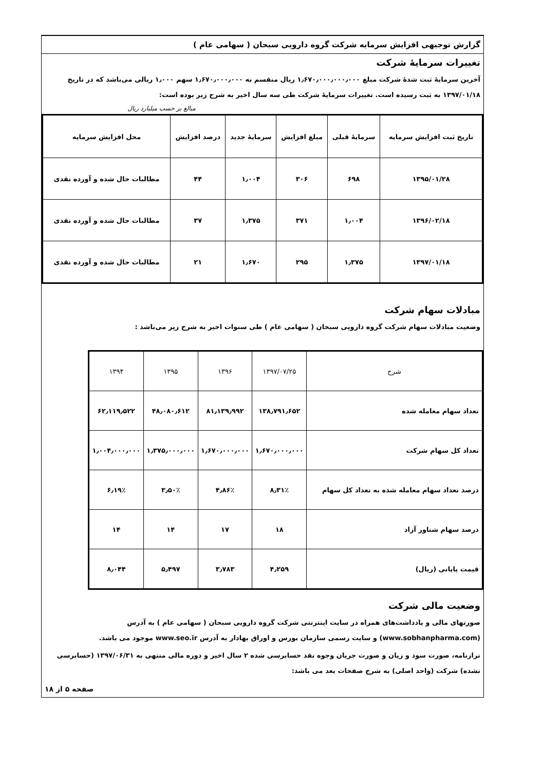گزارش توجیهی افزایش سرمایه شرکت گروه دارویی سبحان ( سهامی عام )
تغییرات سرمایهٔ شرکت
آخرین سرمایهٔ ثبت شدهٔ شرکت مبلغ ۱٫۶۷۰٫۰۰۰٫۰۰۰٫۰۰۰ ریال منقسم به ۱٫۶۷۰٫۰۰۰٫۰۰۰ سهم ۱٫۰۰۰ ریالی می‌باشد که در تاریخ ۱۳۹۷/۰۱/۱۸ به ثبت رسیده است. تغییرات سرمایهٔ شرکت طی سه سال اخیر به شرح زیر بوده است:
مبالغ بر حسب میلیارد ریال
| تاریخ ثبت افزایش سرمایه | سرمایهٔ قبلی | مبلغ افزایش | سرمایهٔ جدید | درصد افزایش | محل افزایش سرمایه |
| --- | --- | --- | --- | --- | --- |
| ۱۳۹۵/۰۱/۲۸ | ۶۹۸ | ۳۰۶ | ۱٫۰۰۴ | ۴۴ | مطالبات حال شده و آورده نقدی |
| ۱۳۹۶/۰۲/۱۸ | ۱٫۰۰۴ | ۳۷۱ | ۱٫۳۷۵ | ۳۷ | مطالبات حال شده و آورده نقدی |
| ۱۳۹۷/۰۱/۱۸ | ۱٫۳۷۵ | ۲۹۵ | ۱٫۶۷۰ | ۲۱ | مطالبات حال شده و آورده نقدی |
مبادلات سهام شرکت
وضعیت مبادلات سهام شرکت گروه دارویی سبحان ( سهامی عام ) طی سنوات اخیر به شرح زیر می‌باشد :
| شرح | ۱۳۹۷/۰۷/۲۵ | ۱۳۹۶ | ۱۳۹۵ | ۱۳۹۴ |
| --- | --- | --- | --- | --- |
| تعداد سهام معامله شده | ۱۳۸٫۷۹۱٫۶۵۲ | ۸۱٫۱۳۹٫۹۹۲ | ۴۸٫۰۸۰٫۶۱۲ | ۶۲٫۱۱۹٫۵۲۲ |
| تعداد کل سهام شرکت | ۱٫۶۷۰٫۰۰۰٫۰۰۰ | ۱٫۶۷۰٫۰۰۰٫۰۰۰ | ۱٫۳۷۵٫۰۰۰٫۰۰۰ | ۱٫۰۰۴٫۰۰۰٫۰۰۰ |
| درصد تعداد سهام معامله شده به تعداد کل سهام | ۸٫۳۱٪ | ۴٫۸۶٪ | ۳٫۵۰٪ | ۶٫۱۹٪ |
| درصد سهام شناور آزاد | ۱۸ | ۱۷ | ۱۴ | ۱۴ |
| قیمت پایانی (ریال) | ۴٫۲۵۹ | ۳٫۷۸۳ | ۵٫۴۹۷ | ۸٫۰۴۴ |
وضعیت مالی شرکت
صورتهای مالی و یادداشت‌های همراه در سایت اینترنتی شرکت گروه دارویی سبحان ( سهامی عام ) به آدرس (www.sobhanpharma.com) و سایت رسمی سازمان بورس و اوراق بهادار به آدرس www.seo.ir موجود می باشد.
ترازنامه، صورت سود و زیان و صورت جریان وجوه نقد حسابرسی شده ۲ سال اخیر و دوره مالی منتهی به ۱۳۹۷/۰۶/۳۱ (حسابرسی نشده) شرکت (واحد اصلی) به شرح صفحات بعد می باشد:
صفحه ۵ از ۱۸